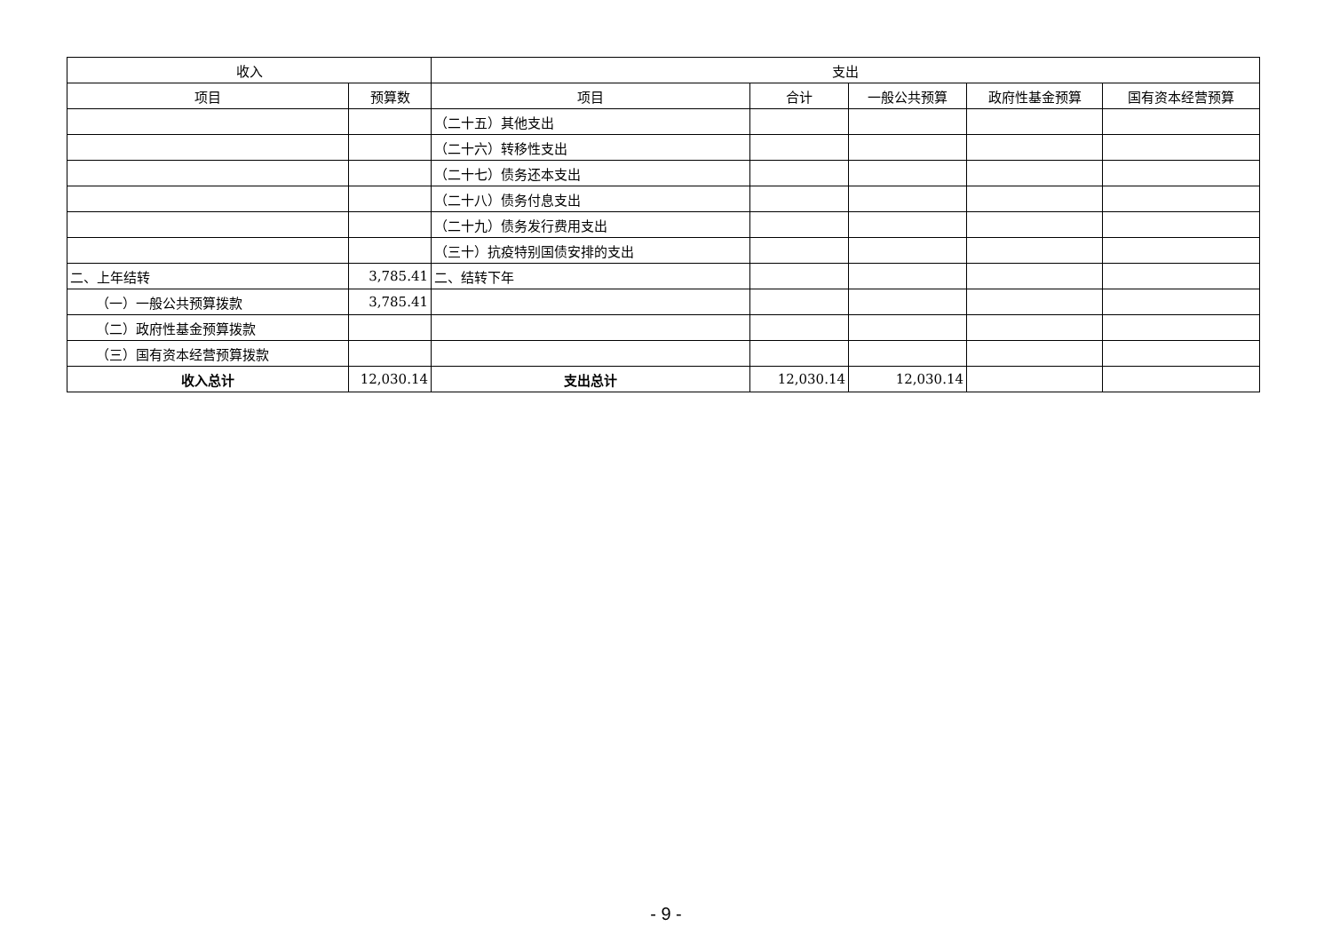| 收入 | | 支出 | | | | |
| --- | --- | --- | --- | --- | --- | --- |
| 项目 | 预算数 | 项目 | 合计 | 一般公共预算 | 政府性基金预算 | 国有资本经营预算 |
| | | （二十五）其他支出 | | | | |
| | | （二十六）转移性支出 | | | | |
| | | （二十七）债务还本支出 | | | | |
| | | （二十八）债务付息支出 | | | | |
| | | （二十九）债务发行费用支出 | | | | |
| | | （三十）抗疫特别国债安排的支出 | | | | |
| 二、上年结转 | 3,785.41 | 二、结转下年 | | | | |
| （一）一般公共预算拨款 | 3,785.41 | | | | | |
| （二）政府性基金预算拨款 | | | | | | |
| （三）国有资本经营预算拨款 | | | | | | |
| 收入总计 | 12,030.14 | 支出总计 | 12,030.14 | 12,030.14 | | |
- 9 -